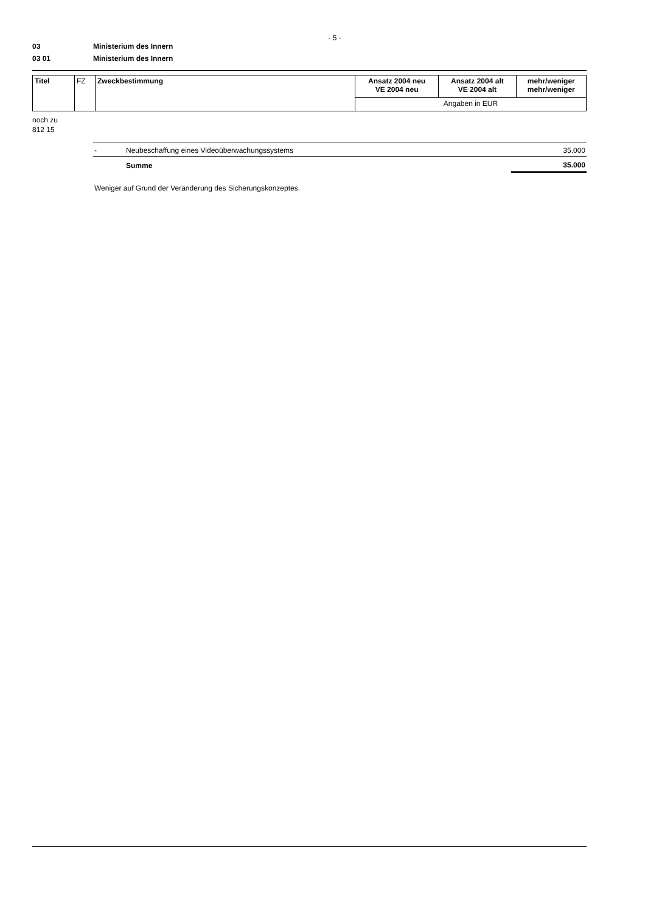- 5 -
03 Ministerium des Innern
03 01 Ministerium des Innern
| Titel | FZ | Zweckbestimmung | Ansatz 2004 neu VE 2004 neu | Ansatz 2004 alt VE 2004 alt | mehr/weniger mehr/weniger |
| | | | Angaben in EUR | | |
noch zu
812 15
| - | Neubeschaffung eines Videoüberwachungssystems | 35.000 |
| | Summe | 35.000 |
Weniger auf Grund der Veränderung des Sicherungskonzeptes.